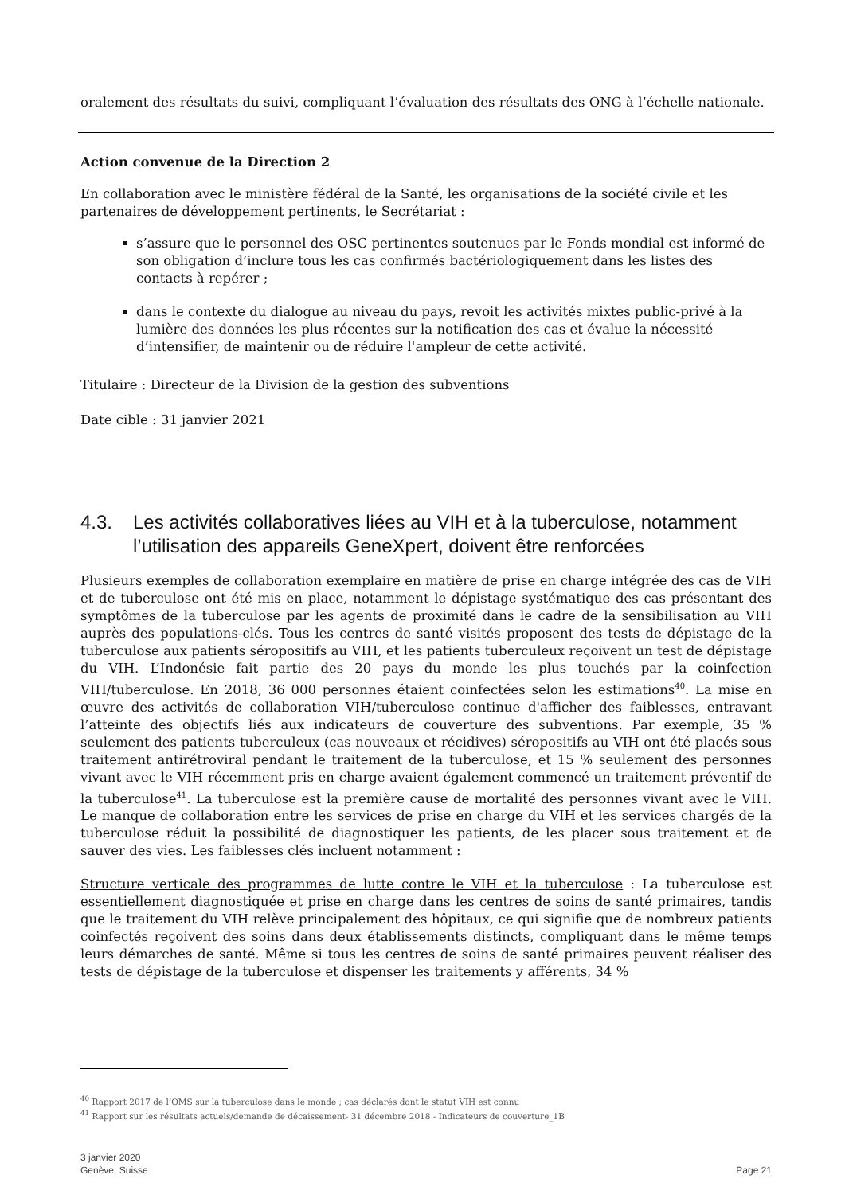oralement des résultats du suivi, compliquant l’évaluation des résultats des ONG à l’échelle nationale.
Action convenue de la Direction 2
En collaboration avec le ministère fédéral de la Santé, les organisations de la société civile et les partenaires de développement pertinents, le Secrétariat :
s’assure que le personnel des OSC pertinentes soutenues par le Fonds mondial est informé de son obligation d’inclure tous les cas confirmés bactériologiquement dans les listes des contacts à repérer ;
dans le contexte du dialogue au niveau du pays, revoit les activités mixtes public-privé à la lumière des données les plus récentes sur la notification des cas et évalue la nécessité d’intensifier, de maintenir ou de réduire l'ampleur de cette activité.
Titulaire : Directeur de la Division de la gestion des subventions
Date cible : 31 janvier 2021
4.3. Les activités collaboratives liées au VIH et à la tuberculose, notamment l’utilisation des appareils GeneXpert, doivent être renforcées
Plusieurs exemples de collaboration exemplaire en matière de prise en charge intégrée des cas de VIH et de tuberculose ont été mis en place, notamment le dépistage systématique des cas présentant des symptômes de la tuberculose par les agents de proximité dans le cadre de la sensibilisation au VIH auprès des populations-clés. Tous les centres de santé visités proposent des tests de dépistage de la tuberculose aux patients séropositifs au VIH, et les patients tuberculeux reçoivent un test de dépistage du VIH. L’Indonésie fait partie des 20 pays du monde les plus touchés par la coinfection VIH/tuberculose. En 2018, 36 000 personnes étaient coinfectées selon les estimations<sup>40</sup>. La mise en œuvre des activités de collaboration VIH/tuberculose continue d'afficher des faiblesses, entravant l’atteinte des objectifs liés aux indicateurs de couverture des subventions. Par exemple, 35 % seulement des patients tuberculeux (cas nouveaux et récidives) séropositifs au VIH ont été placés sous traitement antirétroviral pendant le traitement de la tuberculose, et 15 % seulement des personnes vivant avec le VIH récemment pris en charge avaient également commencé un traitement préventif de la tuberculose<sup>41</sup>. La tuberculose est la première cause de mortalité des personnes vivant avec le VIH. Le manque de collaboration entre les services de prise en charge du VIH et les services chargés de la tuberculose réduit la possibilité de diagnostiquer les patients, de les placer sous traitement et de sauver des vies. Les faiblesses clés incluent notamment :
Structure verticale des programmes de lutte contre le VIH et la tuberculose : La tuberculose est essentiellement diagnostiquée et prise en charge dans les centres de soins de santé primaires, tandis que le traitement du VIH relève principalement des hôpitaux, ce qui signifie que de nombreux patients coinfectés reçoivent des soins dans deux établissements distincts, compliquant dans le même temps leurs démarches de santé. Même si tous les centres de soins de santé primaires peuvent réaliser des tests de dépistage de la tuberculose et dispenser les traitements y afférents, 34 %
<sup>40</sup> Rapport 2017 de l’OMS sur la tuberculose dans le monde ; cas déclarés dont le statut VIH est connu
<sup>41</sup> Rapport sur les résultats actuels/demande de décaissement- 31 décembre 2018 - Indicateurs de couverture_1B
3 janvier 2020
Genève, Suisse
Page 21